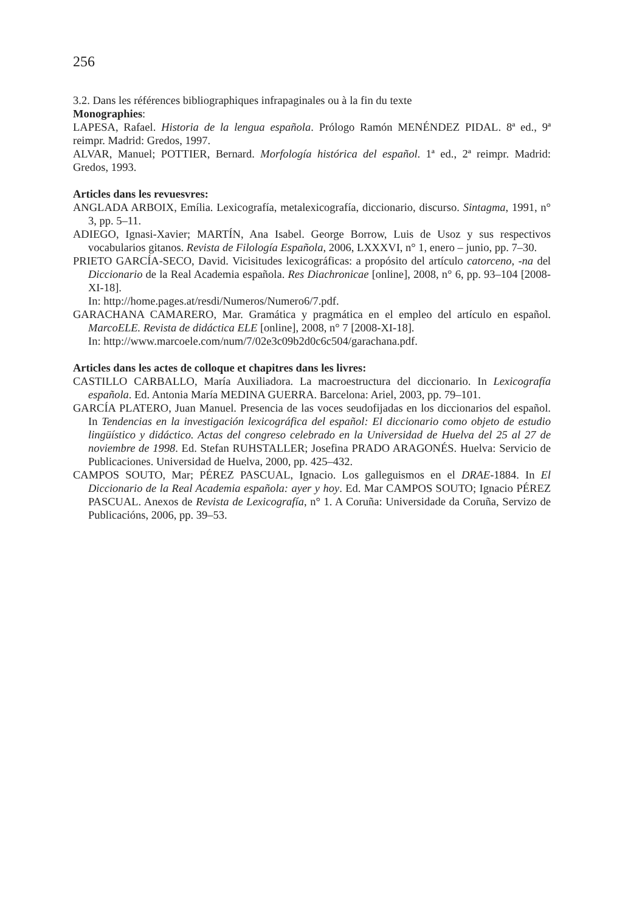256
3.2. Dans les références bibliographiques infrapaginales ou à la fin du texte
Monographies:
LAPESA, Rafael. Historia de la lengua española. Prólogo Ramón MENÉNDEZ PIDAL. 8ª ed., 9ª reimpr. Madrid: Gredos, 1997.
ALVAR, Manuel; POTTIER, Bernard. Morfología histórica del español. 1ª ed., 2ª reimpr. Madrid: Gredos, 1993.
Articles dans les revuesvres:
ANGLADA ARBOIX, Emília. Lexicografía, metalexicografía, diccionario, discurso. Sintagma, 1991, n° 3, pp. 5–11.
ADIEGO, Ignasi-Xavier; MARTÍN, Ana Isabel. George Borrow, Luis de Usoz y sus respectivos vocabularios gitanos. Revista de Filología Española, 2006, LXXXVI, n° 1, enero – junio, pp. 7–30.
PRIETO GARCÍA-SECO, David. Vicisitudes lexicográficas: a propósito del artículo catorceno, -na del Diccionario de la Real Academia española. Res Diachronicae [online], 2008, n° 6, pp. 93–104 [2008-XI-18].
In: http://home.pages.at/resdi/Numeros/Numero6/7.pdf.
GARACHANA CAMARERO, Mar. Gramática y pragmática en el empleo del artículo en español. MarcoELE. Revista de didáctica ELE [online], 2008, n° 7 [2008-XI-18].
In: http://www.marcoele.com/num/7/02e3c09b2d0c6c504/garachana.pdf.
Articles dans les actes de colloque et chapitres dans les livres:
CASTILLO CARBALLO, María Auxiliadora. La macroestructura del diccionario. In Lexicografía española. Ed. Antonia María MEDINA GUERRA. Barcelona: Ariel, 2003, pp. 79–101.
GARCÍA PLATERO, Juan Manuel. Presencia de las voces seudofijadas en los diccionarios del español. In Tendencias en la investigación lexicográfica del español: El diccionario como objeto de estudio lingüístico y didáctico. Actas del congreso celebrado en la Universidad de Huelva del 25 al 27 de noviembre de 1998. Ed. Stefan RUHSTALLER; Josefina PRADO ARAGONÉS. Huelva: Servicio de Publicaciones. Universidad de Huelva, 2000, pp. 425–432.
CAMPOS SOUTO, Mar; PÉREZ PASCUAL, Ignacio. Los galleguismos en el DRAE-1884. In El Diccionario de la Real Academia española: ayer y hoy. Ed. Mar CAMPOS SOUTO; Ignacio PÉREZ PASCUAL. Anexos de Revista de Lexicografía, n° 1. A Coruña: Universidade da Coruña, Servizo de Publicacións, 2006, pp. 39–53.